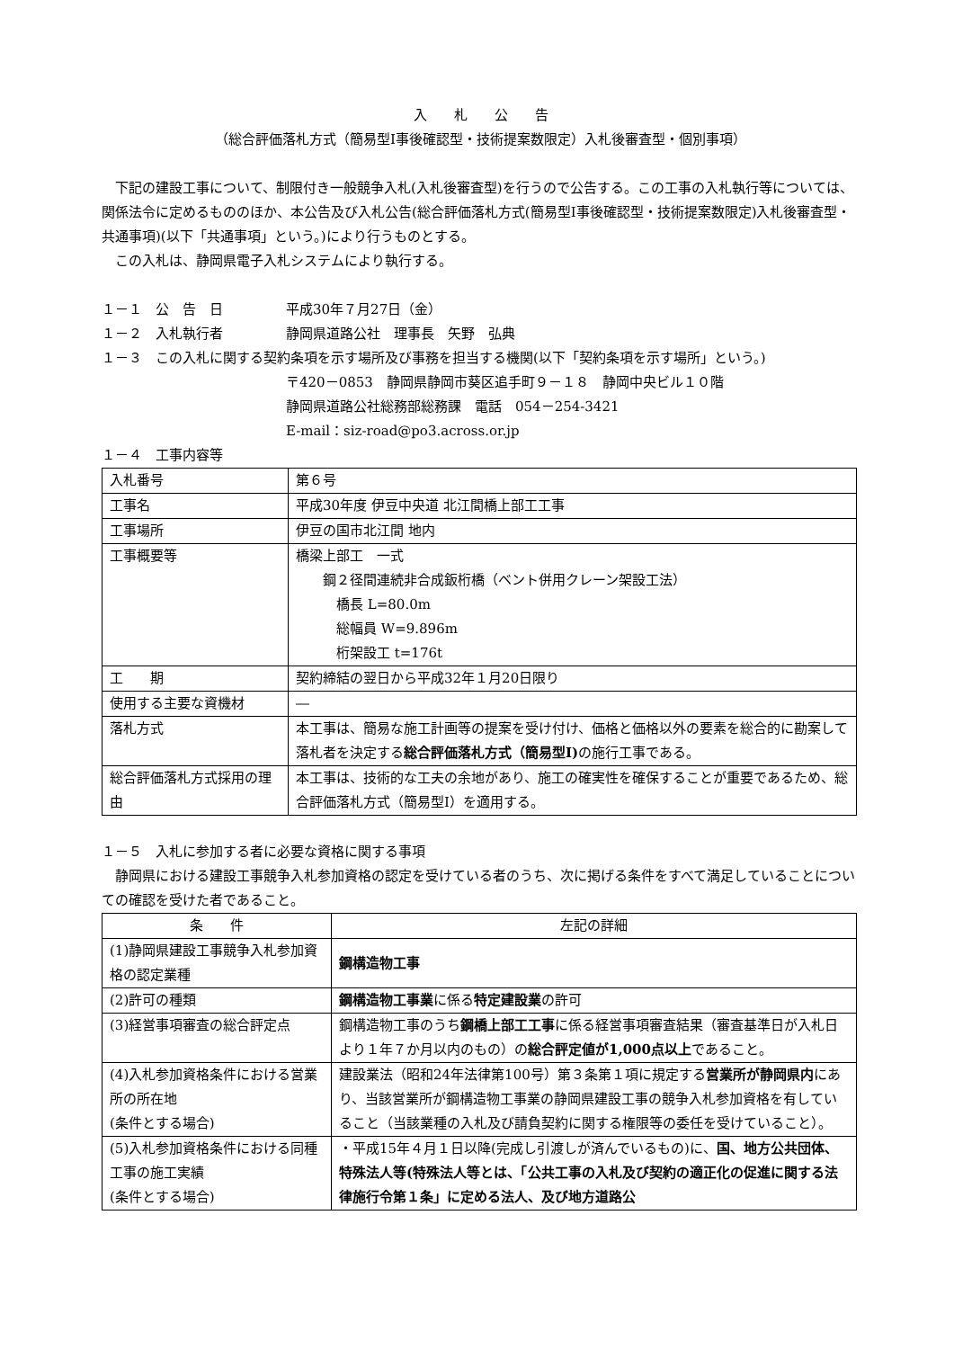入　　札　　公　　告
（総合評価落札方式（簡易型Ⅰ事後確認型・技術提案数限定）入札後審査型・個別事項）
下記の建設工事について、制限付き一般競争入札(入札後審査型)を行うので公告する。この工事の入札執行等については、関係法令に定めるもののほか、本公告及び入札公告(総合評価落札方式(簡易型Ⅰ事後確認型・技術提案数限定)入札後審査型・共通事項)(以下「共通事項」という。)により行うものとする。
この入札は、静岡県電子入札システムにより執行する。
１－１　公　告　日 平成30年７月27日（金）
１－２　入札執行者 静岡県道路公社　理事長　矢野　弘典
１－３　この入札に関する契約条項を示す場所及び事務を担当する機関(以下「契約条項を示す場所」という。)
〒420－0853　静岡県静岡市葵区追手町９－１８　静岡中央ビル１０階
静岡県道路公社総務部総務課　電話　054－254-3421
E-mail：siz-road@po3.across.or.jp
１－４　工事内容等
| 入札番号 | 第６号 |
| 工事名 | 平成30年度 伊豆中央道 北江間橋上部工工事 |
| 工事場所 | 伊豆の国市北江間 地内 |
| 工事概要等 | 橋梁上部工 一式 鋼２径間連続非合成鈑桁橋（ベント併用クレーン架設工法） 橋長 L=80.0m 総幅員 W=9.896m 桁架設工 t=176t |
| 工 期 | 契約締結の翌日から平成32年１月20日限り |
| 使用する主要な資機材 | ― |
| 落札方式 | 本工事は、簡易な施工計画等の提案を受け付け、価格と価格以外の要素を総合的に勘案して落札者を決定する 総合評価落札方式（簡易型Ⅰ) の施行工事である。 |
| 総合評価落札方式採用の理由 | 本工事は、技術的な工夫の余地があり、施工の確実性を確保することが重要であるため、総合評価落札方式（簡易型Ⅰ）を適用する。 |
１－５　入札に参加する者に必要な資格に関する事項
静岡県における建設工事競争入札参加資格の認定を受けている者のうち、次に掲げる条件をすべて満足していることについての確認を受けた者であること。
| 条 件 | 左記の詳細 |
| --- | --- |
| (1)静岡県建設工事競争入札参加資格の認定業種 | 鋼構造物工事 |
| (2)許可の種類 | 鋼構造物工事業 に係る 特定建設業 の許可 |
| (3)経営事項審査の総合評定点 | 鋼構造物工事のうち 鋼橋上部工工事 に係る経営事項審査結果（審査基準日が入札日より１年７か月以内のもの）の 総合評定値が1,000点以上 であること。 |
| (4)入札参加資格条件における営業所の所在地 (条件とする場合) | 建設業法（昭和24年法律第100号）第３条第１項に規定する 営業所が静岡県内 にあり、当該営業所が鋼構造物工事業の静岡県建設工事の競争入札参加資格を有していること（当該業種の入札及び請負契約に関する権限等の委任を受けていること）。 |
| (5)入札参加資格条件における同種工事の施工実績 (条件とする場合) | ・平成15年４月１日以降(完成し引渡しが済んでいるもの)に、 国、地方公共団体、特殊法人等(特殊法人等とは、「公共工事の入札及び契約の適正化の促進に関する法律施行令第１条」に定める法人、及び地方道路公 |